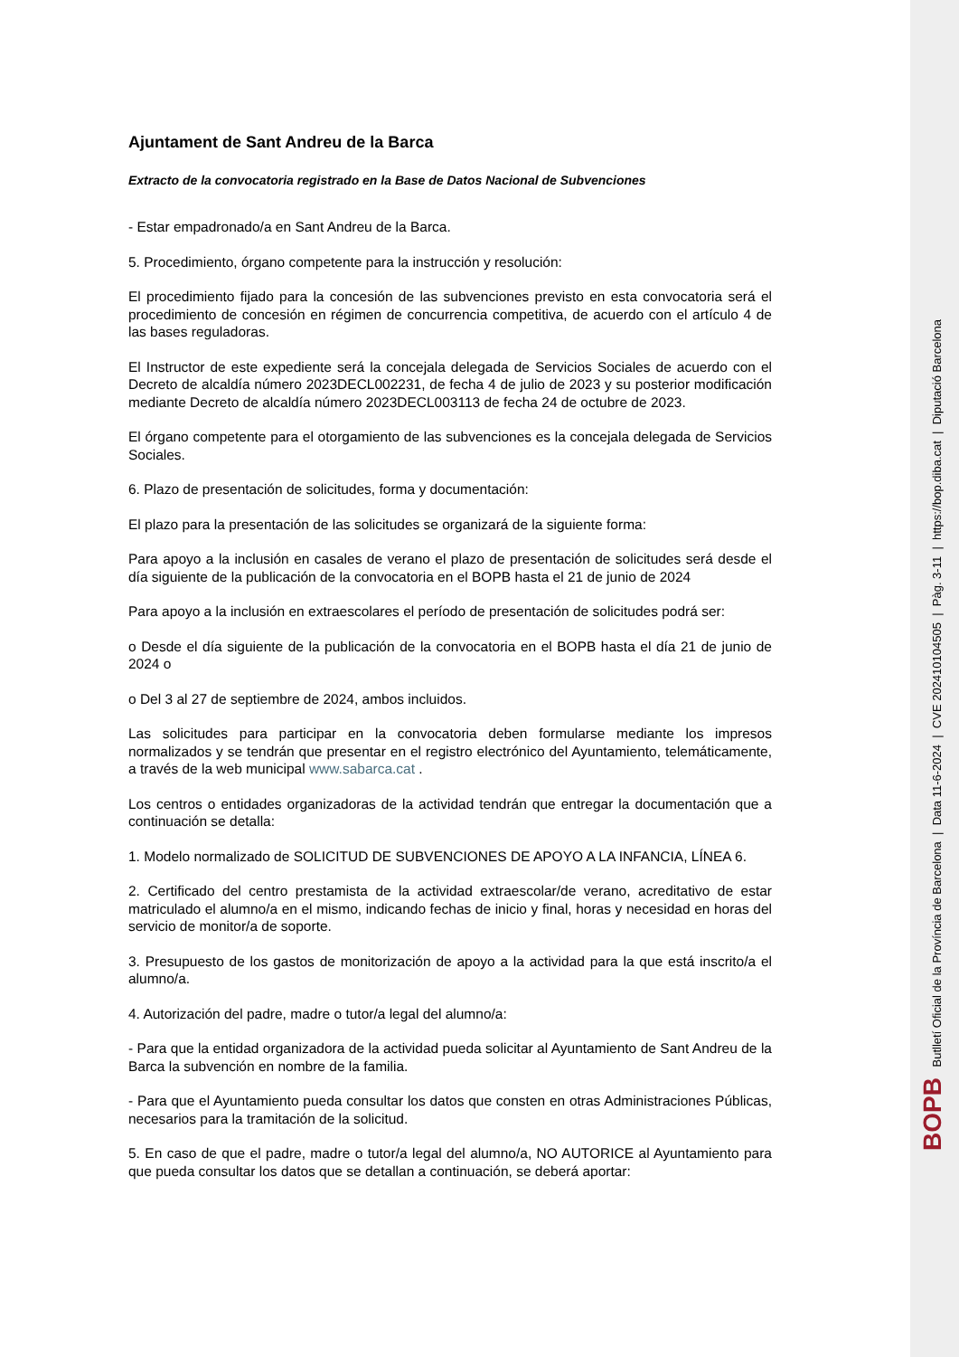Ajuntament de Sant Andreu de la Barca
Extracto de la convocatoria registrado en la Base de Datos Nacional de Subvenciones
- Estar empadronado/a en Sant Andreu de la Barca.
5. Procedimiento, órgano competente para la instrucción y resolución:
El procedimiento fijado para la concesión de las subvenciones previsto en esta convocatoria será el procedimiento de concesión en régimen de concurrencia competitiva, de acuerdo con el artículo 4 de las bases reguladoras.
El Instructor de este expediente será la concejala delegada de Servicios Sociales de acuerdo con el Decreto de alcaldía número 2023DECL002231, de fecha 4 de julio de 2023 y su posterior modificación mediante Decreto de alcaldía número 2023DECL003113 de fecha 24 de octubre de 2023.
El órgano competente para el otorgamiento de las subvenciones es la concejala delegada de Servicios Sociales.
6. Plazo de presentación de solicitudes, forma y documentación:
El plazo para la presentación de las solicitudes se organizará de la siguiente forma:
Para apoyo a la inclusión en casales de verano el plazo de presentación de solicitudes será desde el día siguiente de la publicación de la convocatoria en el BOPB hasta el 21 de junio de 2024
Para apoyo a la inclusión en extraescolares el período de presentación de solicitudes podrá ser:
o Desde el día siguiente de la publicación de la convocatoria en el BOPB hasta el día 21 de junio de 2024 o
o Del 3 al 27 de septiembre de 2024, ambos incluidos.
Las solicitudes para participar en la convocatoria deben formularse mediante los impresos normalizados y se tendrán que presentar en el registro electrónico del Ayuntamiento, telemáticamente, a través de la web municipal www.sabarca.cat .
Los centros o entidades organizadoras de la actividad tendrán que entregar la documentación que a continuación se detalla:
1. Modelo normalizado de SOLICITUD DE SUBVENCIONES DE APOYO A LA INFANCIA, LÍNEA 6.
2. Certificado del centro prestamista de la actividad extraescolar/de verano, acreditativo de estar matriculado el alumno/a en el mismo, indicando fechas de inicio y final, horas y necesidad en horas del servicio de monitor/a de soporte.
3. Presupuesto de los gastos de monitorización de apoyo a la actividad para la que está inscrito/a el alumno/a.
4. Autorización del padre, madre o tutor/a legal del alumno/a:
- Para que la entidad organizadora de la actividad pueda solicitar al Ayuntamiento de Sant Andreu de la Barca la subvención en nombre de la familia.
- Para que el Ayuntamiento pueda consultar los datos que consten en otras Administraciones Públicas, necesarios para la tramitación de la solicitud.
5. En caso de que el padre, madre o tutor/a legal del alumno/a, NO AUTORICE al Ayuntamiento para que pueda consultar los datos que se detallan a continuación, se deberá aportar:
BOPB Butlletí Oficial de la Província de Barcelona | Data 11-6-2024 | CVE 202410104505 | Pàg. 3-11 | https://bop.diba.cat | Diputació Barcelona